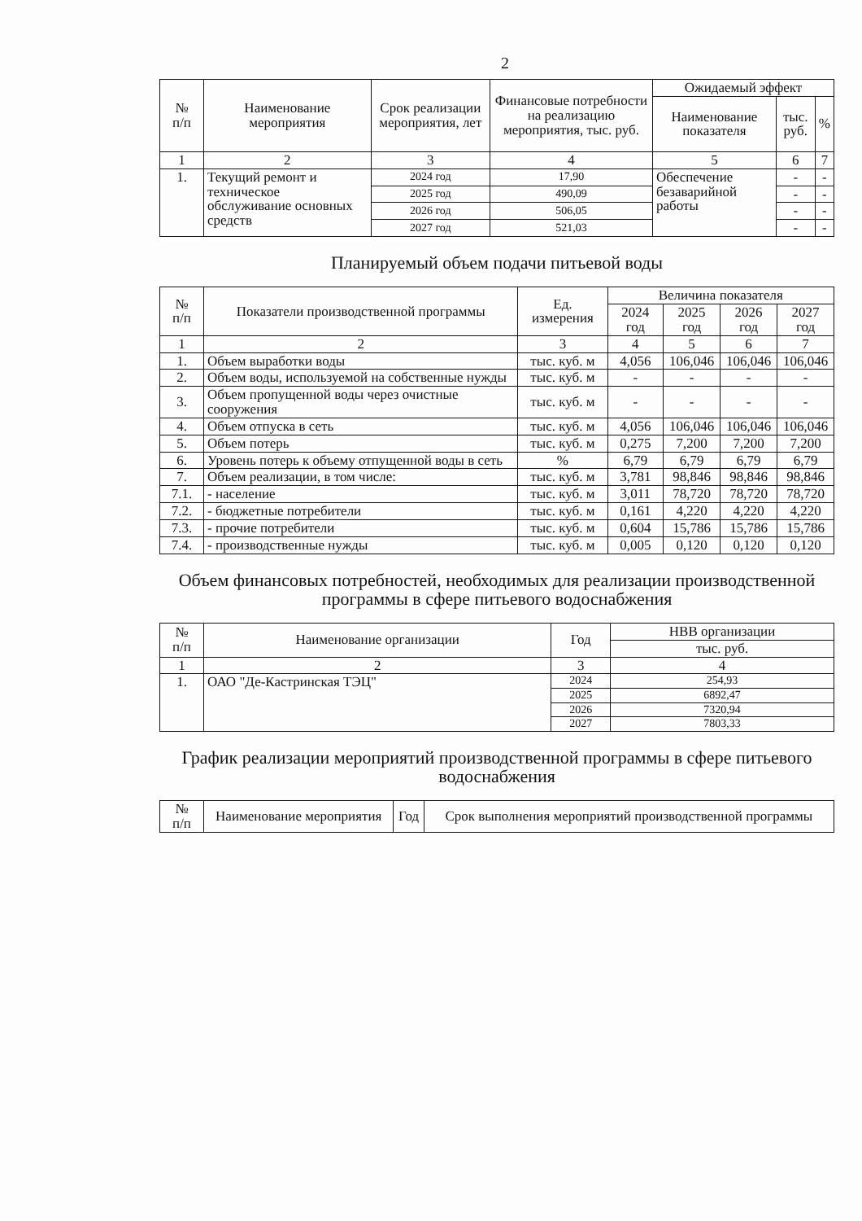2
| № п/п | Наименование мероприятия | Срок реализации мероприятия, лет | Финансовые потребности на реализацию мероприятия, тыс. руб. | Ожидаемый эффект | | |
| --- | --- | --- | --- | --- | --- | --- |
| | | | | Наименование показателя | тыс. руб. | % |
| 1 | 2 | 3 | 4 | 5 | 6 | 7 |
| 1. | Текущий ремонт и техническое обслуживание основных средств | 2024 год | 17,90 | Обеспечение безаварийной работы | - | - |
| | | 2025 год | 490,09 | | - | - |
| | | 2026 год | 506,05 | | - | - |
| | | 2027 год | 521,03 | | - | - |
Планируемый объем подачи питьевой воды
| № п/п | Показатели производственной программы | Ед. измерения | Величина показателя | | | |
| --- | --- | --- | --- | --- | --- | --- |
| | | | 2024 год | 2025 год | 2026 год | 2027 год |
| 1 | 2 | 3 | 4 | 5 | 6 | 7 |
| 1. | Объем выработки воды | тыс. куб. м | 4,056 | 106,046 | 106,046 | 106,046 |
| 2. | Объем воды, используемой на собственные нужды | тыс. куб. м | - | - | - | - |
| 3. | Объем пропущенной воды через очистные сооружения | тыс. куб. м | - | - | - | - |
| 4. | Объем отпуска в сеть | тыс. куб. м | 4,056 | 106,046 | 106,046 | 106,046 |
| 5. | Объем потерь | тыс. куб. м | 0,275 | 7,200 | 7,200 | 7,200 |
| 6. | Уровень потерь к объему отпущенной воды в сеть | % | 6,79 | 6,79 | 6,79 | 6,79 |
| 7. | Объем реализации, в том числе: | тыс. куб. м | 3,781 | 98,846 | 98,846 | 98,846 |
| 7.1. | - население | тыс. куб. м | 3,011 | 78,720 | 78,720 | 78,720 |
| 7.2. | - бюджетные потребители | тыс. куб. м | 0,161 | 4,220 | 4,220 | 4,220 |
| 7.3. | - прочие потребители | тыс. куб. м | 0,604 | 15,786 | 15,786 | 15,786 |
| 7.4. | - производственные нужды | тыс. куб. м | 0,005 | 0,120 | 0,120 | 0,120 |
Объем финансовых потребностей, необходимых для реализации производственной программы в сфере питьевого водоснабжения
| № п/п | Наименование организации | Год | НВВ организации |
| --- | --- | --- | --- |
| | | | тыс. руб. |
| 1 | 2 | 3 | 4 |
| 1. | ОАО "Де-Кастринская ТЭЦ" | 2024 | 254,93 |
| | | 2025 | 6892,47 |
| | | 2026 | 7320,94 |
| | | 2027 | 7803,33 |
График реализации мероприятий производственной программы в сфере питьевого водоснабжения
| № п/п | Наименование мероприятия | Год | Срок выполнения мероприятий производственной программы |
| --- | --- | --- | --- |